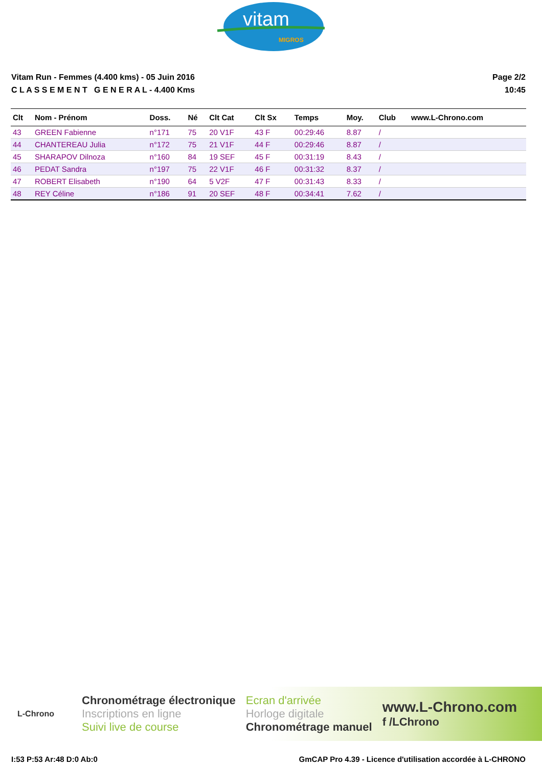vitam
MIGROS
Vitam Run - Femmes (4.400 kms) - 05 Juin 2016
C L A S S E M E N T G E N E R A L - 4.400 Kms
Page 2/2
10:45
| Clt | Nom - Prénom | Doss. | Né | Clt Cat | Clt Sx | Temps | Moy. | Club | www.L-Chrono.com |
| --- | --- | --- | --- | --- | --- | --- | --- | --- | --- |
| 43 | GREEN Fabienne | n°171 | 75 | 20 V1F | 43 F | 00:29:46 | 8.87 | / | |
| 44 | CHANTEREAU Julia | n°172 | 75 | 21 V1F | 44 F | 00:29:46 | 8.87 | / | |
| 45 | SHARAPOV Dilnoza | n°160 | 84 | 19 SEF | 45 F | 00:31:19 | 8.43 | / | |
| 46 | PEDAT Sandra | n°197 | 75 | 22 V1F | 46 F | 00:31:32 | 8.37 | / | |
| 47 | ROBERT Elisabeth | n°190 | 64 | 5 V2F | 47 F | 00:31:43 | 8.33 | / | |
| 48 | REY Céline | n°186 | 91 | 20 SEF | 48 F | 00:34:41 | 7.62 | / | |
L-Chrono
Chronométrage électronique
Inscriptions en ligne
Suivi live de course
Ecran d'arrivée
Horloge digitale
Chronométrage manuel
www.L-Chrono.com
f /LChrono
I:53 P:53 Ar:48 D:0 Ab:0 GmCAP Pro 4.39 - Licence d'utilisation accordée à L-CHRONO